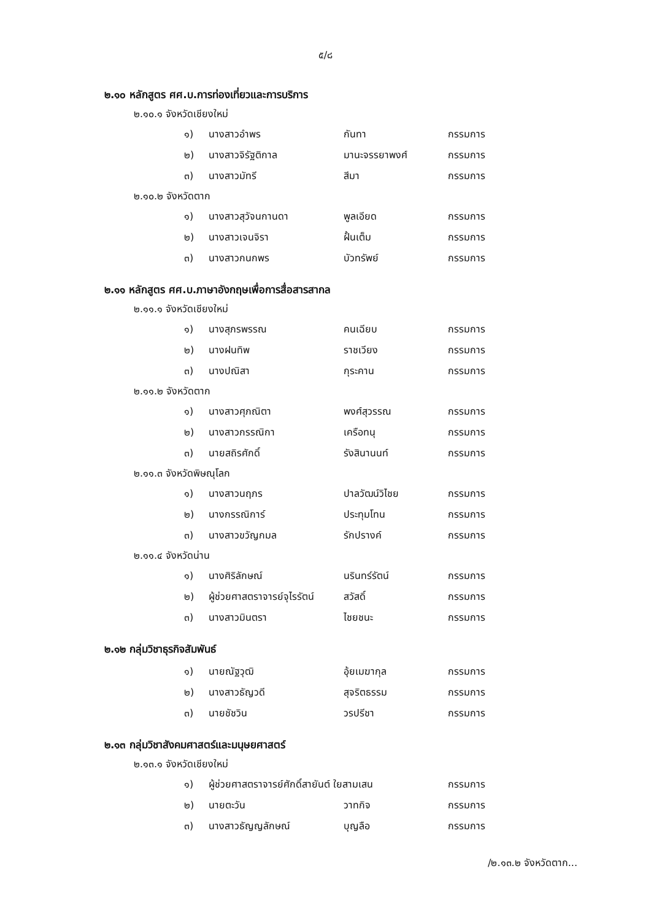๕/๘
๒.๑๐ หลักสูตร ศศ.บ.การท่องเที่ยวและการบริการ
๒.๑๐.๑ จังหวัดเชียงใหม่
| ๑) | นางสาวอำพร | กันทา | กรรมการ |
| ๒) | นางสาวจิรัฐติกาล | มานะจรรยาพงศ์ | กรรมการ |
| ๓) | นางสาวมัทรี | สีมา | กรรมการ |
๒.๑๐.๒ จังหวัดตาก
| ๑) | นางสาวสุวัจนกานดา | พูลเอียด | กรรมการ |
| ๒) | นางสาวเจนจิรา | ฝั้นเต็ม | กรรมการ |
| ๓) | นางสาวกนกพร | บัวทรัพย์ | กรรมการ |
๒.๑๑ หลักสูตร ศศ.บ.ภาษาอังกฤษเพื่อการสื่อสารสากล
๒.๑๑.๑ จังหวัดเชียงใหม่
| ๑) | นางสุภรพรรณ | คนเฉียบ | กรรมการ |
| ๒) | นางฝนทิพ | ราชเวียง | กรรมการ |
| ๓) | นางปณิสา | กุระคาน | กรรมการ |
๒.๑๑.๒ จังหวัดตาก
| ๑) | นางสาวศุภณิตา | พงศ์สุวรรณ | กรรมการ |
| ๒) | นางสาวกรรณิกา | เครือทนุ | กรรมการ |
| ๓) | นายสถิรศักดิ์ | รังสินานนท์ | กรรมการ |
๒.๑๑.๓ จังหวัดพิษณุโลก
| ๑) | นางสาวนฤภร | ปาลวัฒน์วิไชย | กรรมการ |
| ๒) | นางกรรณิการ์ | ประทุมโทน | กรรมการ |
| ๓) | นางสาวขวัญกมล | รักปรางค์ | กรรมการ |
๒.๑๑.๔ จังหวัดน่าน
| ๑) | นางศิริลักษณ์ | นรินทร์รัตน์ | กรรมการ |
| ๒) | ผู้ช่วยศาสตราจารย์จุไรรัตน์ | สวัสดิ์ | กรรมการ |
| ๓) | นางสาวมินตรา | ไชยชนะ | กรรมการ |
๒.๑๒ กลุ่มวิชาธุรกิจสัมพันธ์
| ๑) | นายณัฐวุฒิ | อุ้ยเมฆากุล | กรรมการ |
| ๒) | นางสาวธัญวดี | สุจริตธรรม | กรรมการ |
| ๓) | นายชัชวิน | วรปรีชา | กรรมการ |
๒.๑๓ กลุ่มวิชาสังคมศาสตร์และมนุษยศาสตร์
๒.๑๓.๑ จังหวัดเชียงใหม่
| ๑) | ผู้ช่วยศาสตราจารย์ศักดิ์สายันต์ ใยสามเสน | | กรรมการ |
| ๒) | นายตะวัน | วาทกิจ | กรรมการ |
| ๓) | นางสาวธัญญลักษณ์ | บุญลือ | กรรมการ |
/๒.๑๓.๒ จังหวัดตาก...